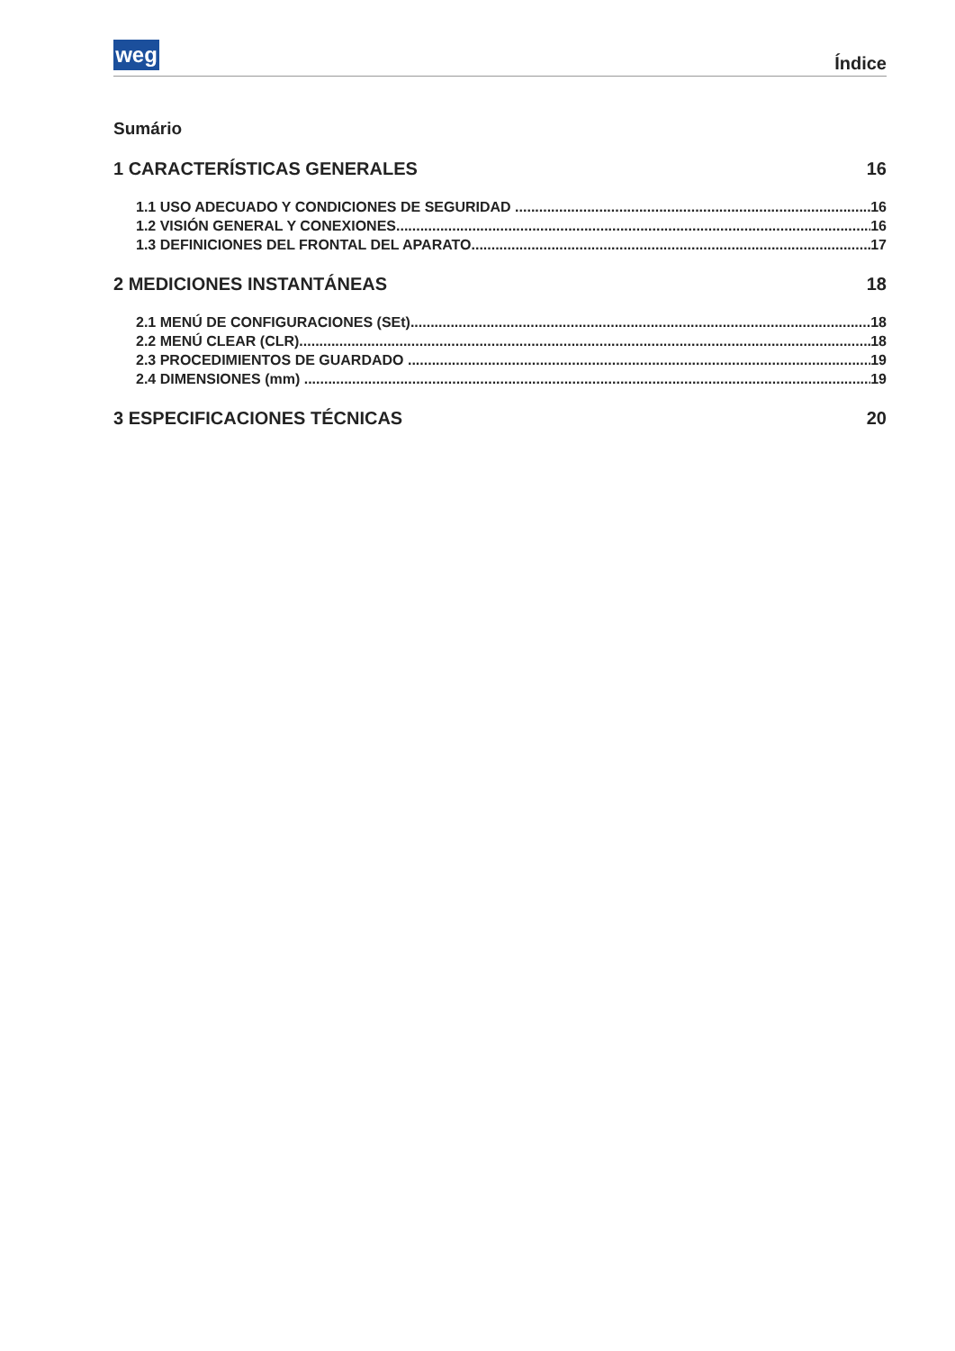weg Índice
Sumário
1 CARACTERÍSTICAS GENERALES 16
1.1 USO ADECUADO Y CONDICIONES DE SEGURIDAD 16
1.2 VISIÓN GENERAL Y CONEXIONES 16
1.3 DEFINICIONES DEL FRONTAL DEL APARATO 17
2 MEDICIONES INSTANTÁNEAS 18
2.1 MENÚ DE CONFIGURACIONES (SEt) 18
2.2 MENÚ CLEAR (CLR) 18
2.3 PROCEDIMIENTOS DE GUARDADO 19
2.4 DIMENSIONES (mm) 19
3 ESPECIFICACIONES TÉCNICAS 20